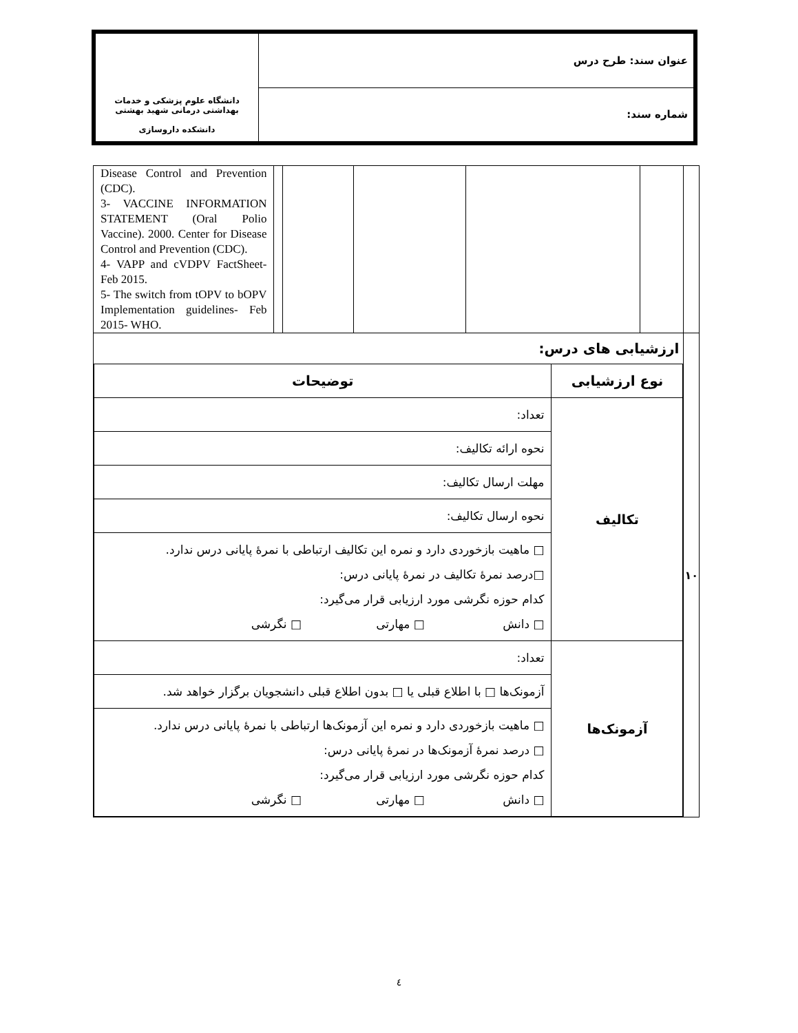| عنوان سند: طرح درس | دانشگاه علوم پزشکی و خدمات بهداشتی درمانی شهید بهشتی دانشکده داروسازی |
| شماره سند: | |
| | | | | | | Disease Control and Prevention (CDC). 3- VACCINE INFORMATION STATEMENT (Oral Polio Vaccine). 2000. Center for Disease Control and Prevention (CDC). 4- VAPP and cVDPV FactSheet-Feb 2015. 5- The switch from tOPV to bOPV Implementation guidelines- Feb 2015- WHO. |
| ۱۰ | ارزشیابی های درس: / نوع ارزشیابی / توضیحات / / --- / --- / / تکالیف / تعداد: / / / نحوه ارائه تکالیف: / / / مهلت ارسال تکالیف: / / / نحوه ارسال تکالیف: / / / □ ماهیت بازخوردی دارد و نمره این تکالیف ارتباطی با نمرهٔ پایانی درس ندارد. □درصد نمرهٔ تکالیف در نمرهٔ پایانی درس: کدام حوزه نگرشی مورد ارزیابی قرار می‌گیرد: □ دانش □ مهارتی □ نگرشی / / آزمونک‌ها / تعداد: / / / آزمونک‌ها □ با اطلاع قبلی یا □ بدون اطلاع قبلی دانشجویان برگزار خواهد شد. / / / □ ماهیت بازخوردی دارد و نمره این آزمونک‌ها ارتباطی با نمرهٔ پایانی درس ندارد. □ درصد نمرهٔ آزمونک‌ها در نمرهٔ پایانی درس: کدام حوزه نگرشی مورد ارزیابی قرار می‌گیرد: □ دانش □ مهارتی □ نگرشی / | | | | | |
٤